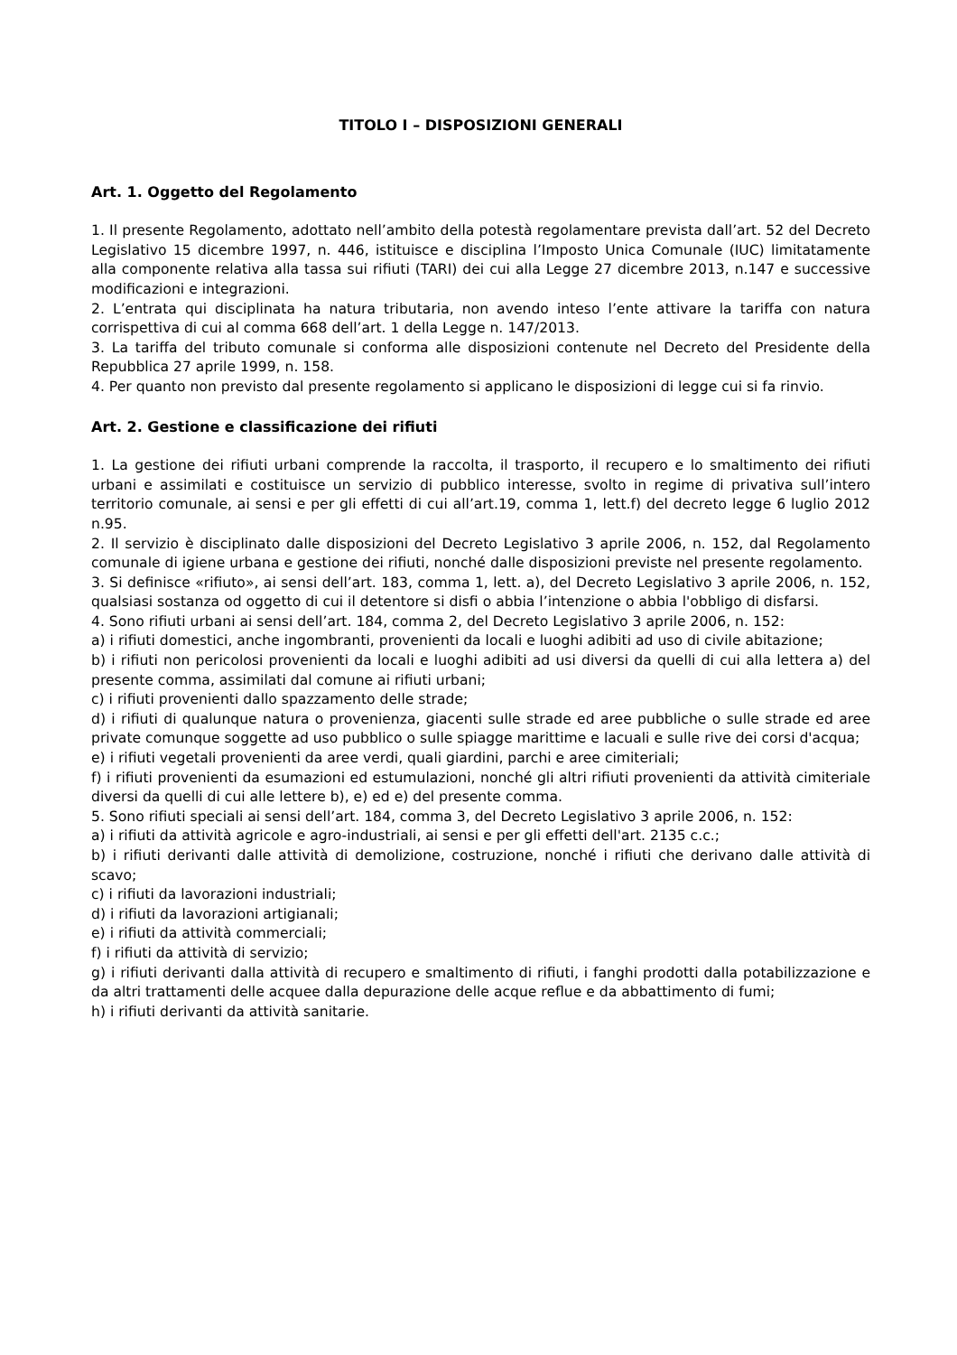TITOLO I – DISPOSIZIONI GENERALI
Art. 1. Oggetto del Regolamento
1. Il presente Regolamento, adottato nell’ambito della potestà regolamentare prevista dall’art. 52 del Decreto Legislativo 15 dicembre 1997, n. 446, istituisce e disciplina l’Imposto Unica Comunale (IUC) limitatamente alla componente relativa alla tassa sui rifiuti (TARI) dei cui alla Legge 27 dicembre 2013, n.147 e successive modificazioni e integrazioni.
2. L’entrata qui disciplinata ha natura tributaria, non avendo inteso l’ente attivare la tariffa con natura corrispettiva di cui al comma 668 dell’art. 1 della Legge n. 147/2013.
3. La tariffa del tributo comunale si conforma alle disposizioni contenute nel Decreto del Presidente della Repubblica 27 aprile 1999, n. 158.
4. Per quanto non previsto dal presente regolamento si applicano le disposizioni di legge cui si fa rinvio.
Art. 2. Gestione e classificazione dei rifiuti
1. La gestione dei rifiuti urbani comprende la raccolta, il trasporto, il recupero e lo smaltimento dei rifiuti urbani e assimilati e costituisce un servizio di pubblico interesse, svolto in regime di privativa sull’intero territorio comunale, ai sensi e per gli effetti di cui all’art.19, comma 1, lett.f) del decreto legge 6 luglio 2012 n.95.
2. Il servizio è disciplinato dalle disposizioni del Decreto Legislativo 3 aprile 2006, n. 152, dal Regolamento comunale di igiene urbana e gestione dei rifiuti, nonché dalle disposizioni previste nel presente regolamento.
3. Si definisce «rifiuto», ai sensi dell’art. 183, comma 1, lett. a), del Decreto Legislativo 3 aprile 2006, n. 152, qualsiasi sostanza od oggetto di cui il detentore si disfi o abbia l’intenzione o abbia l'obbligo di disfarsi.
4. Sono rifiuti urbani ai sensi dell’art. 184, comma 2, del Decreto Legislativo 3 aprile 2006, n. 152:
a) i rifiuti domestici, anche ingombranti, provenienti da locali e luoghi adibiti ad uso di civile abitazione;
b) i rifiuti non pericolosi provenienti da locali e luoghi adibiti ad usi diversi da quelli di cui alla lettera a) del presente comma, assimilati dal comune ai rifiuti urbani;
c) i rifiuti provenienti dallo spazzamento delle strade;
d) i rifiuti di qualunque natura o provenienza, giacenti sulle strade ed aree pubbliche o sulle strade ed aree private comunque soggette ad uso pubblico o sulle spiagge marittime e lacuali e sulle rive dei corsi d'acqua;
e) i rifiuti vegetali provenienti da aree verdi, quali giardini, parchi e aree cimiteriali;
f) i rifiuti provenienti da esumazioni ed estumulazioni, nonché gli altri rifiuti provenienti da attività cimiteriale diversi da quelli di cui alle lettere b), e) ed e) del presente comma.
5. Sono rifiuti speciali ai sensi dell’art. 184, comma 3, del Decreto Legislativo 3 aprile 2006, n. 152:
a) i rifiuti da attività agricole e agro-industriali, ai sensi e per gli effetti dell'art. 2135 c.c.;
b) i rifiuti derivanti dalle attività di demolizione, costruzione, nonché i rifiuti che derivano dalle attività di scavo;
c) i rifiuti da lavorazioni industriali;
d) i rifiuti da lavorazioni artigianali;
e) i rifiuti da attività commerciali;
f) i rifiuti da attività di servizio;
g) i rifiuti derivanti dalla attività di recupero e smaltimento di rifiuti, i fanghi prodotti dalla potabilizzazione e da altri trattamenti delle acquee dalla depurazione delle acque reflue e da abbattimento di fumi;
h) i rifiuti derivanti da attività sanitarie.